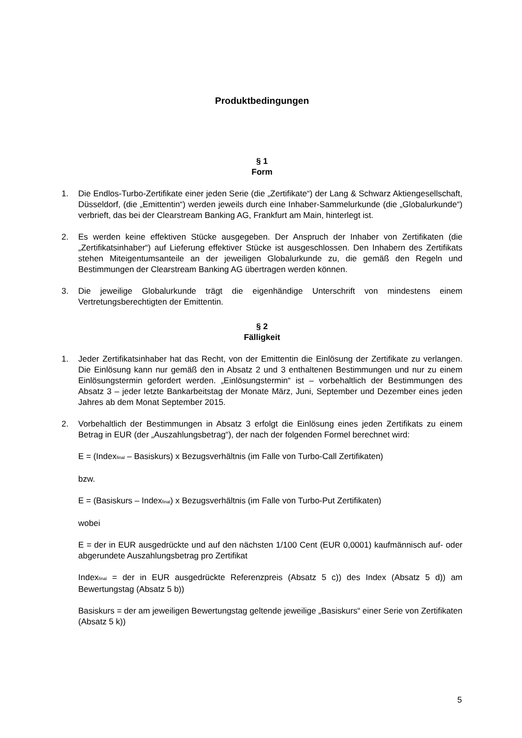Produktbedingungen
§ 1
Form
1. Die Endlos-Turbo-Zertifikate einer jeden Serie (die „Zertifikate“) der Lang & Schwarz Aktiengesellschaft, Düsseldorf, (die „Emittentin“) werden jeweils durch eine Inhaber-Sammelurkunde (die „Globalurkunde“) verbrieft, das bei der Clearstream Banking AG, Frankfurt am Main, hinterlegt ist.
2. Es werden keine effektiven Stücke ausgegeben. Der Anspruch der Inhaber von Zertifikaten (die „Zertifikatsinhaber“) auf Lieferung effektiver Stücke ist ausgeschlossen. Den Inhabern des Zertifikats stehen Miteigentumsanteile an der jeweiligen Globalurkunde zu, die gemäß den Regeln und Bestimmungen der Clearstream Banking AG übertragen werden können.
3. Die jeweilige Globalurkunde trägt die eigenhändige Unterschrift von mindestens einem Vertretungsberechtigten der Emittentin.
§ 2
Fälligkeit
1. Jeder Zertifikatsinhaber hat das Recht, von der Emittentin die Einlösung der Zertifikate zu verlangen. Die Einlösung kann nur gemäß den in Absatz 2 und 3 enthaltenen Bestimmungen und nur zu einem Einlösungstermin gefordert werden. „Einlösungstermin“ ist – vorbehaltlich der Bestimmungen des Absatz 3 – jeder letzte Bankarbeitstag der Monate März, Juni, September und Dezember eines jeden Jahres ab dem Monat September 2015.
2. Vorbehaltlich der Bestimmungen in Absatz 3 erfolgt die Einlösung eines jeden Zertifikats zu einem Betrag in EUR (der „Auszahlungsbetrag“), der nach der folgenden Formel berechnet wird:
E = (Index<sub>final</sub> – Basiskurs) x Bezugsverhältnis (im Falle von Turbo-Call Zertifikaten)
bzw.
E = (Basiskurs – Index<sub>final</sub>) x Bezugsverhältnis (im Falle von Turbo-Put Zertifikaten)
wobei
E = der in EUR ausgedrückte und auf den nächsten 1/100 Cent (EUR 0,0001) kaufmännisch auf- oder abgerundete Auszahlungsbetrag pro Zertifikat
Index<sub>final</sub> = der in EUR ausgedrückte Referenzpreis (Absatz 5 c)) des Index (Absatz 5 d)) am Bewertungstag (Absatz 5 b))
Basiskurs = der am jeweiligen Bewertungstag geltende jeweilige „Basiskurs“ einer Serie von Zertifikaten (Absatz 5 k))
5